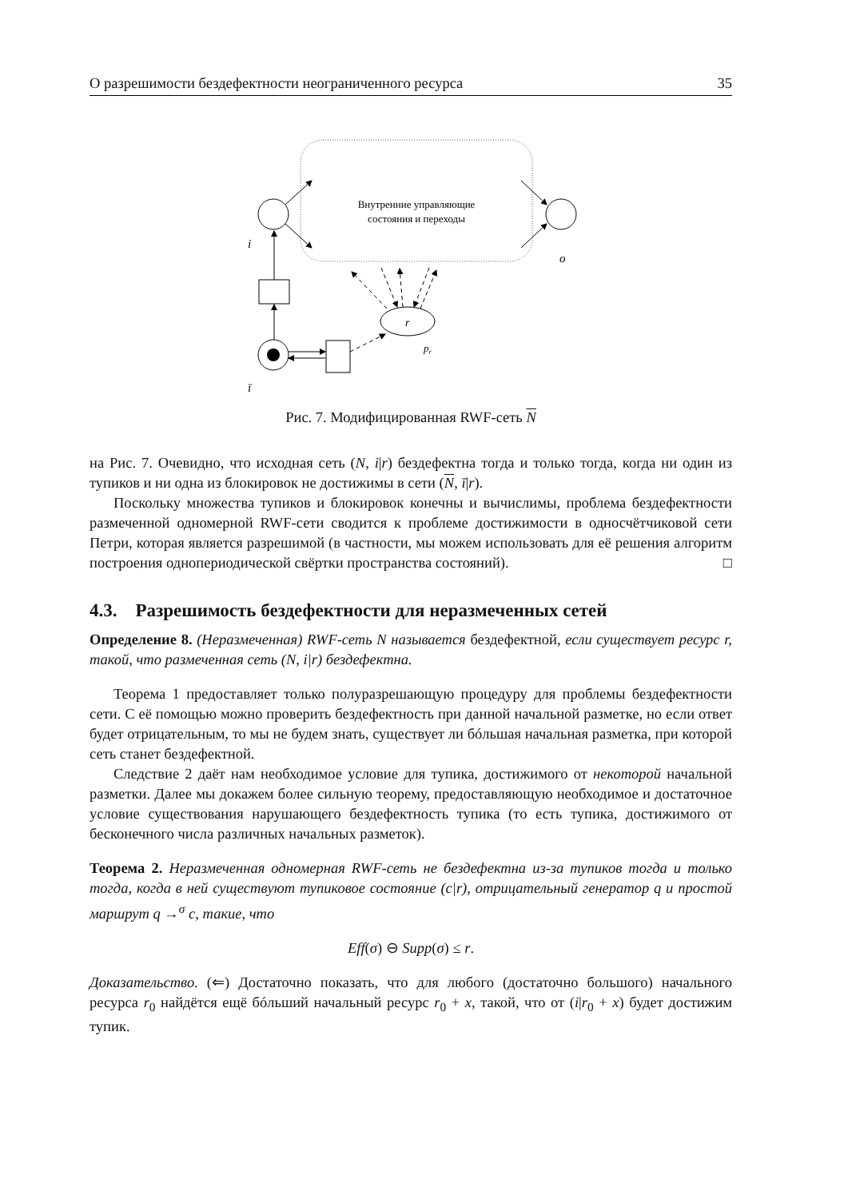О разрешимости бездефектности неограниченного ресурса 35
Внутренние управляющие
состояния и переходы
i
o
ī
r
pr
Рис. 7. Модифицированная RWF-сеть N
на Рис. 7. Очевидно, что исходная сеть (N, i|r) бездефектна тогда и только тогда, когда ни один из тупиков и ни одна из блокировок не достижимы в сети (N, ī|r).
Поскольку множества тупиков и блокировок конечны и вычислимы, проблема бездефектности размеченной одномерной RWF-сети сводится к проблеме достижимости в односчётчиковой сети Петри, которая является разрешимой (в частности, мы можем использовать для её решения алгоритм построения однопериодической свёртки пространства состояний). □
4.3. Разрешимость бездефектности для неразмеченных сетей
Определение 8. (Неразмеченная) RWF-сеть N называется бездефектной, если существует ресурс r, такой, что размеченная сеть (N, i|r) бездефектна.
Теорема 1 предоставляет только полуразрешающую процедуру для проблемы бездефектности сети. С её помощью можно проверить бездефектность при данной начальной разметке, но если ответ будет отрицательным, то мы не будем знать, существует ли бóльшая начальная разметка, при которой сеть станет бездефектной.
Следствие 2 даёт нам необходимое условие для тупика, достижимого от некоторой начальной разметки. Далее мы докажем более сильную теорему, предоставляющую необходимое и достаточное условие существования нарушающего бездефектность тупика (то есть тупика, достижимого от бесконечного числа различных начальных разметок).
Теорема 2. Неразмеченная одномерная RWF-сеть не бездефектна из-за тупиков тогда и только тогда, когда в ней существуют тупиковое состояние (c|r), отрицательный генератор q и простой маршрут q →<sup>σ</sup> c, такие, что
Eff(σ) ⊖ Supp(σ) ≤ r.
Доказательство. (⇐) Достаточно показать, что для любого (достаточно большого) начального ресурса r<sub>0</sub> найдётся ещё бóльший начальный ресурс r<sub>0</sub> + x, такой, что от (i|r<sub>0</sub> + x) будет достижим тупик.